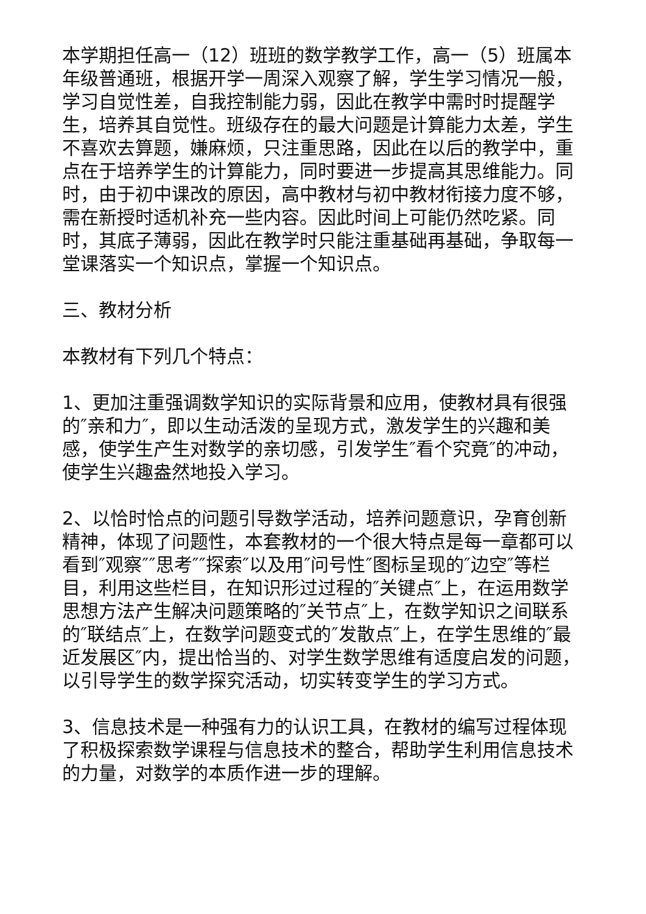本学期担任高一（12）班班的数学教学工作，高一（5）班属本年级普通班，根据开学一周深入观察了解，学生学习情况一般，学习自觉性差，自我控制能力弱，因此在教学中需时时提醒学生，培养其自觉性。班级存在的最大问题是计算能力太差，学生不喜欢去算题，嫌麻烦，只注重思路，因此在以后的教学中，重点在于培养学生的计算能力，同时要进一步提高其思维能力。同时，由于初中课改的原因，高中教材与初中教材衔接力度不够，需在新授时适机补充一些内容。因此时间上可能仍然吃紧。同时，其底子薄弱，因此在教学时只能注重基础再基础，争取每一堂课落实一个知识点，掌握一个知识点。
三、教材分析
本教材有下列几个特点：
1、更加注重强调数学知识的实际背景和应用，使教材具有很强的″亲和力″，即以生动活泼的呈现方式，激发学生的兴趣和美感，使学生产生对数学的亲切感，引发学生″看个究竟″的冲动，使学生兴趣盎然地投入学习。
2、以恰时恰点的问题引导数学活动，培养问题意识，孕育创新精神，体现了问题性，本套教材的一个很大特点是每一章都可以看到″观察″″思考″″探索″以及用″问号性″图标呈现的″边空″等栏目，利用这些栏目，在知识形过过程的″关键点″上，在运用数学思想方法产生解决问题策略的″关节点″上，在数学知识之间联系的″联结点″上，在数学问题变式的″发散点″上，在学生思维的″最近发展区″内，提出恰当的、对学生数学思维有适度启发的问题，以引导学生的数学探究活动，切实转变学生的学习方式。
3、信息技术是一种强有力的认识工具，在教材的编写过程体现了积极探索数学课程与信息技术的整合，帮助学生利用信息技术的力量，对数学的本质作进一步的理解。